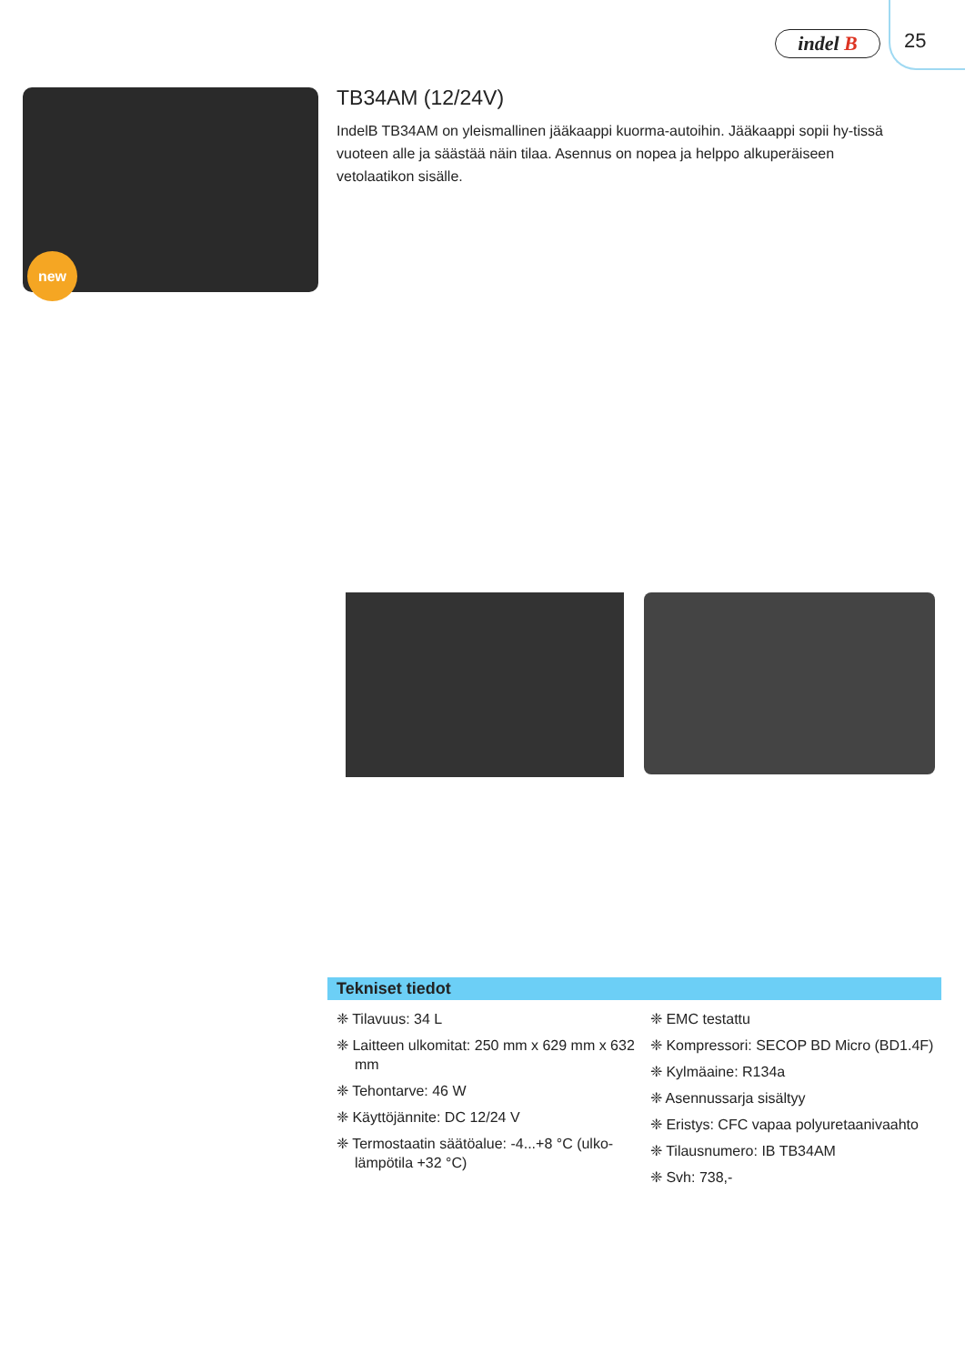indel B 25
new
TB34AM (12/24V)
IndelB TB34AM on yleismallinen jääkaappi kuorma-autoihin. Jääkaappi sopii hy-tissä vuoteen alle ja säästää näin tilaa. Asennus on nopea ja helppo alkuperäiseen vetolaatikon sisälle.
Tekniset tiedot
❈ Tilavuus: 34 L
❈ Laitteen ulkomitat: 250 mm x 629 mm x 632 mm
❈ Tehontarve: 46 W
❈ Käyttöjännite: DC 12/24 V
❈ Termostaatin säätöalue: -4...+8 °C (ulko-lämpötila +32 °C)
❈ EMC testattu
❈ Kompressori: SECOP BD Micro (BD1.4F)
❈ Kylmäaine: R134a
❈ Asennussarja sisältyy
❈ Eristys: CFC vapaa polyuretaanivaahto
❈ Tilausnumero: IB TB34AM
❈ Svh: 738,-